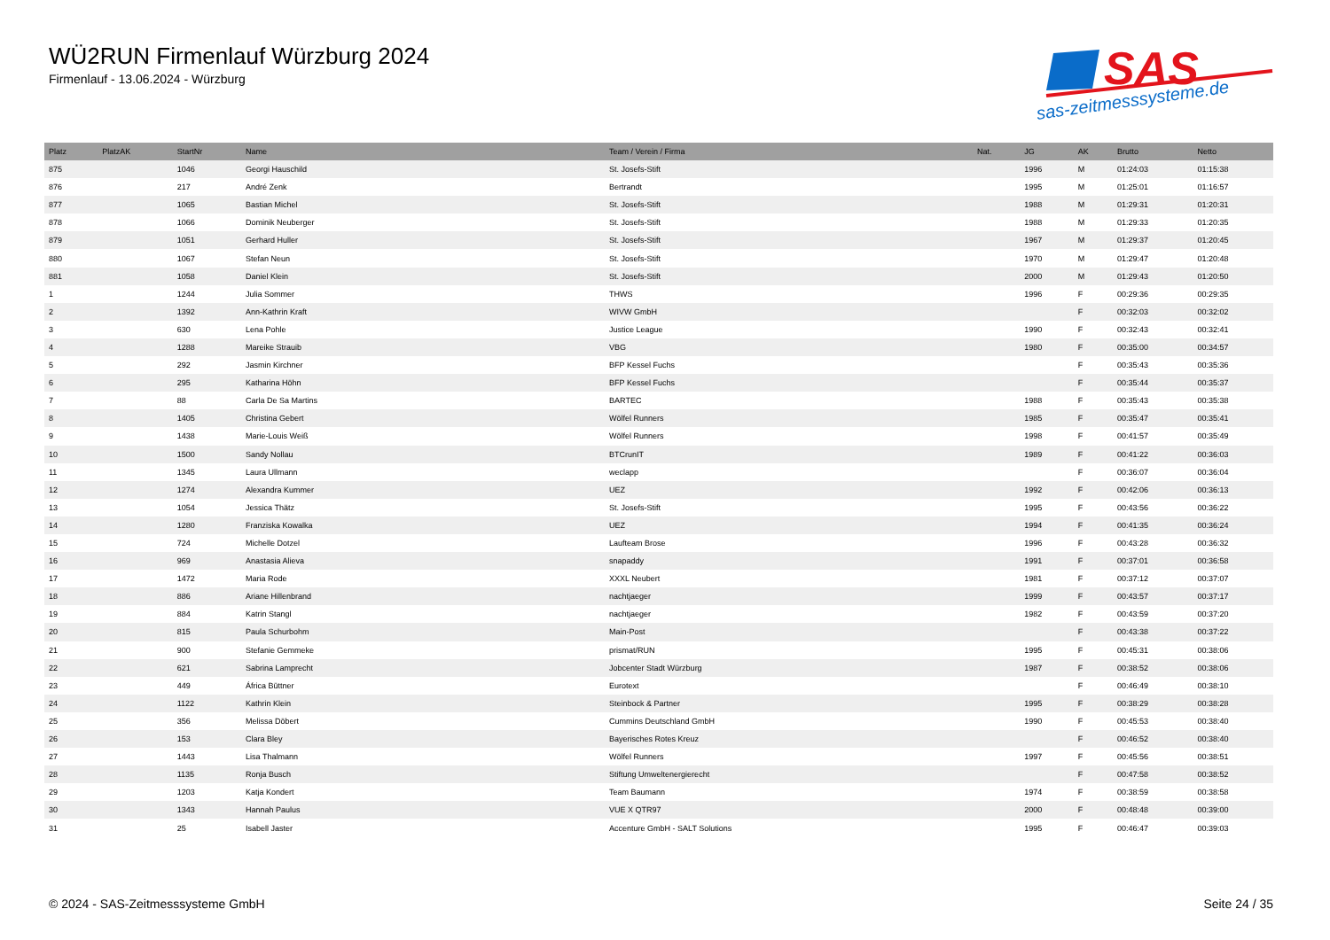WÜ2RUN Firmenlauf Würzburg 2024
Firmenlauf - 13.06.2024 - Würzburg
SAS
sas-zeitmesssysteme.de
| Platz | PlatzAK | StartNr | Name | Team / Verein / Firma | Nat. | JG | AK | Brutto | Netto |
| --- | --- | --- | --- | --- | --- | --- | --- | --- | --- |
| 875 | | 1046 | Georgi Hauschild | St. Josefs-Stift | | 1996 | M | 01:24:03 | 01:15:38 |
| 876 | | 217 | André Zenk | Bertrandt | | 1995 | M | 01:25:01 | 01:16:57 |
| 877 | | 1065 | Bastian Michel | St. Josefs-Stift | | 1988 | M | 01:29:31 | 01:20:31 |
| 878 | | 1066 | Dominik Neuberger | St. Josefs-Stift | | 1988 | M | 01:29:33 | 01:20:35 |
| 879 | | 1051 | Gerhard Huller | St. Josefs-Stift | | 1967 | M | 01:29:37 | 01:20:45 |
| 880 | | 1067 | Stefan Neun | St. Josefs-Stift | | 1970 | M | 01:29:47 | 01:20:48 |
| 881 | | 1058 | Daniel Klein | St. Josefs-Stift | | 2000 | M | 01:29:43 | 01:20:50 |
| 1 | | 1244 | Julia Sommer | THWS | | 1996 | F | 00:29:36 | 00:29:35 |
| 2 | | 1392 | Ann-Kathrin Kraft | WIVW GmbH | | | F | 00:32:03 | 00:32:02 |
| 3 | | 630 | Lena Pohle | Justice League | | 1990 | F | 00:32:43 | 00:32:41 |
| 4 | | 1288 | Mareike Strauib | VBG | | 1980 | F | 00:35:00 | 00:34:57 |
| 5 | | 292 | Jasmin Kirchner | BFP Kessel Fuchs | | | F | 00:35:43 | 00:35:36 |
| 6 | | 295 | Katharina Höhn | BFP Kessel Fuchs | | | F | 00:35:44 | 00:35:37 |
| 7 | | 88 | Carla De Sa Martins | BARTEC | | 1988 | F | 00:35:43 | 00:35:38 |
| 8 | | 1405 | Christina Gebert | Wölfel Runners | | 1985 | F | 00:35:47 | 00:35:41 |
| 9 | | 1438 | Marie-Louis Weiß | Wölfel Runners | | 1998 | F | 00:41:57 | 00:35:49 |
| 10 | | 1500 | Sandy Nollau | BTCrunIT | | 1989 | F | 00:41:22 | 00:36:03 |
| 11 | | 1345 | Laura Ullmann | weclapp | | | F | 00:36:07 | 00:36:04 |
| 12 | | 1274 | Alexandra Kummer | UEZ | | 1992 | F | 00:42:06 | 00:36:13 |
| 13 | | 1054 | Jessica Thätz | St. Josefs-Stift | | 1995 | F | 00:43:56 | 00:36:22 |
| 14 | | 1280 | Franziska Kowalka | UEZ | | 1994 | F | 00:41:35 | 00:36:24 |
| 15 | | 724 | Michelle Dotzel | Laufteam Brose | | 1996 | F | 00:43:28 | 00:36:32 |
| 16 | | 969 | Anastasia Alieva | snapaddy | | 1991 | F | 00:37:01 | 00:36:58 |
| 17 | | 1472 | Maria Rode | XXXL Neubert | | 1981 | F | 00:37:12 | 00:37:07 |
| 18 | | 886 | Ariane Hillenbrand | nachtjaeger | | 1999 | F | 00:43:57 | 00:37:17 |
| 19 | | 884 | Katrin Stangl | nachtjaeger | | 1982 | F | 00:43:59 | 00:37:20 |
| 20 | | 815 | Paula Schurbohm | Main-Post | | | F | 00:43:38 | 00:37:22 |
| 21 | | 900 | Stefanie Gemmeke | prismat/RUN | | 1995 | F | 00:45:31 | 00:38:06 |
| 22 | | 621 | Sabrina Lamprecht | Jobcenter Stadt Würzburg | | 1987 | F | 00:38:52 | 00:38:06 |
| 23 | | 449 | África Büttner | Eurotext | | | F | 00:46:49 | 00:38:10 |
| 24 | | 1122 | Kathrin Klein | Steinbock & Partner | | 1995 | F | 00:38:29 | 00:38:28 |
| 25 | | 356 | Melissa Döbert | Cummins Deutschland GmbH | | 1990 | F | 00:45:53 | 00:38:40 |
| 26 | | 153 | Clara Bley | Bayerisches Rotes Kreuz | | | F | 00:46:52 | 00:38:40 |
| 27 | | 1443 | Lisa Thalmann | Wölfel Runners | | 1997 | F | 00:45:56 | 00:38:51 |
| 28 | | 1135 | Ronja Busch | Stiftung Umweltenergierecht | | | F | 00:47:58 | 00:38:52 |
| 29 | | 1203 | Katja Kondert | Team Baumann | | 1974 | F | 00:38:59 | 00:38:58 |
| 30 | | 1343 | Hannah Paulus | VUE X QTR97 | | 2000 | F | 00:48:48 | 00:39:00 |
| 31 | | 25 | Isabell Jaster | Accenture GmbH - SALT Solutions | | 1995 | F | 00:46:47 | 00:39:03 |
© 2024 - SAS-Zeitmesssysteme GmbH Seite 24 / 35